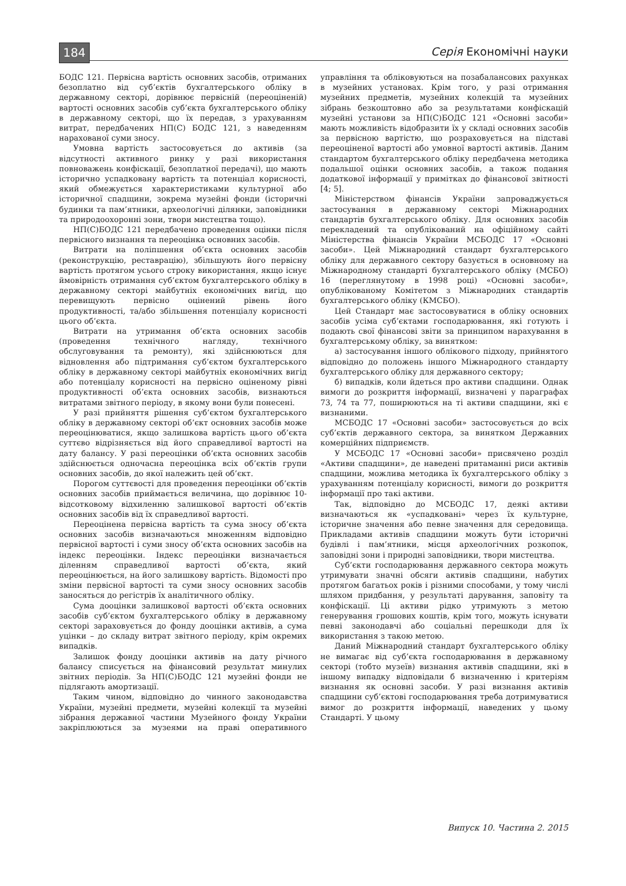184 Серія Економічні науки
БОДС 121. Первісна вартість основних засобів, отриманих безоплатно від суб’єктів бухгалтерського обліку в державному секторі, дорівнює первісній (переоціненій) вартості основних засобів суб’єкта бухгалтерського обліку в державному секторі, що їх передав, з урахуванням витрат, передбачених НП(С) БОДС 121, з наведенням нарахованої суми зносу.
Умовна вартість застосовується до активів (за відсутності активного ринку у разі використання повноважень конфіскації, безоплатної передачі), що мають історично успадковану вартість та потенціал корисності, який обмежується характеристиками культурної або історичної спадщини, зокрема музейні фонди (історичні будинки та пам’ятники, археологічні ділянки, заповідники та природоохоронні зони, твори мистецтва тощо).
НП(С)БОДС 121 передбачено проведення оцінки після первісного визнання та переоцінка основних засобів.
Витрати на поліпшення об’єкта основних засобів (реконструкцію, реставрацію), збільшують його первісну вартість протягом усього строку використання, якщо існує ймовірність отримання суб’єктом бухгалтерського обліку в державному секторі майбутніх економічних вигід, що перевищують первісно оцінений рівень його продуктивності, та/або збільшення потенціалу корисності цього об’єкта.
Витрати на утримання об’єкта основних засобів (проведення технічного нагляду, технічного обслуговування та ремонту), які здійснюються для відновлення або підтримання суб’єктом бухгалтерського обліку в державному секторі майбутніх економічних вигід або потенціалу корисності на первісно оціненому рівні продуктивності об’єкта основних засобів, визнаються витратами звітного періоду, в якому вони були понесені.
У разі прийняття рішення суб’єктом бухгалтерського обліку в державному секторі об’єкт основних засобів може переоцінюватися, якщо залишкова вартість цього об’єкта суттєво відрізняється від його справедливої вартості на дату балансу. У разі переоцінки об’єкта основних засобів здійснюється одночасна переоцінка всіх об’єктів групи основних засобів, до якої належить цей об’єкт.
Порогом суттєвості для проведення переоцінки об’єктів основних засобів приймається величина, що дорівнює 10-відсотковому відхиленню залишкової вартості об’єктів основних засобів від їх справедливої вартості.
Переоцінена первісна вартість та сума зносу об’єкта основних засобів визначаються множенням відповідно первісної вартості і суми зносу об’єкта основних засобів на індекс переоцінки. Індекс переоцінки визначається діленням справедливої вартості об’єкта, який переоцінюється, на його залишкову вартість. Відомості про зміни первісної вартості та суми зносу основних засобів заносяться до регістрів їх аналітичного обліку.
Сума дооцінки залишкової вартості об’єкта основних засобів суб’єктом бухгалтерського обліку в державному секторі зараховується до фонду дооцінки активів, а сума уцінки – до складу витрат звітного періоду, крім окремих випадків.
Залишок фонду дооцінки активів на дату річного балансу списується на фінансовий результат минулих звітних періодів. За НП(С)БОДС 121 музейні фонди не підлягають амортизації.
Таким чином, відповідно до чинного законодавства України, музейні предмети, музейні колекції та музейні зібрання державної частини Музейного фонду України закріплюються за музеями на праві оперативного управління та обліковуються на позабалансових рахунках в музейних установах. Крім того, у разі отримання музейних предметів, музейних колекцій та музейних зібрань безкоштовно або за результатами конфіскацій музейні установи за НП(С)БОДС 121 «Основні засоби» мають можливість відобразити їх у складі основних засобів за первісною вартістю, що розраховується на підставі переоціненої вартості або умовної вартості активів. Даним стандартом бухгалтерського обліку передбачена методика подальшої оцінки основних засобів, а також подання додаткової інформації у примітках до фінансової звітності [4; 5].
Міністерством фінансів України запроваджується застосування в державному секторі Міжнародних стандартів бухгалтерського обліку. Для основних засобів перекладений та опублікований на офіційному сайті Міністерства фінансів України МСБОДС 17 «Основні засоби». Цей Міжнародний стандарт бухгалтерського обліку для державного сектору базується в основному на Міжнародному стандарті бухгалтерського обліку (МСБО) 16 (переглянутому в 1998 році) «Основні засоби», опублікованому Комітетом з Міжнародних стандартів бухгалтерського обліку (КМСБО).
Цей Стандарт має застосовуватися в обліку основних засобів усіма суб’єктами господарювання, які готують і подають свої фінансові звіти за принципом нарахування в бухгалтерському обліку, за винятком:
а) застосування іншого облікового підходу, прийнятого відповідно до положень іншого Міжнародного стандарту бухгалтерського обліку для державного сектору;
б) випадків, коли йдеться про активи спадщини. Однак вимоги до розкриття інформації, визначені у параграфах 73, 74 та 77, поширюються на ті активи спадщини, які є визнаними.
МСБОДС 17 «Основні засоби» застосовується до всіх суб’єктів державного сектора, за винятком Державних комерційних підприємств.
У МСБОДС 17 «Основні засоби» присвячено розділ «Активи спадщини», де наведені притаманні риси активів спадщини, можлива методика їх бухгалтерського обліку з урахуванням потенціалу корисності, вимоги до розкриття інформації про такі активи.
Так, відповідно до МСБОДС 17, деякі активи визначаються як «успадковані» через їх культурне, історичне значення або певне значення для середовища. Прикладами активів спадщини можуть бути історичні будівлі і пам’ятники, місця археологічних розкопок, заповідні зони і природні заповідники, твори мистецтва.
Суб’єкти господарювання державного сектора можуть утримувати значні обсяги активів спадщини, набутих протягом багатьох років і різними способами, у тому числі шляхом придбання, у результаті дарування, заповіту та конфіскації. Ці активи рідко утримують з метою генерування грошових коштів, крім того, можуть існувати певні законодавчі або соціальні перешкоди для їх використання з такою метою.
Даний Міжнародний стандарт бухгалтерського обліку не вимагає від суб’єкта господарювання в державному секторі (тобто музеїв) визнання активів спадщини, які в іншому випадку відповідали б визначенню і критеріям визнання як основні засоби. У разі визнання активів спадщини суб’єктові господарювання треба дотримуватися вимог до розкриття інформації, наведених у цьому Стандарті. У цьому
Випуск 10. Частина 2. 2015